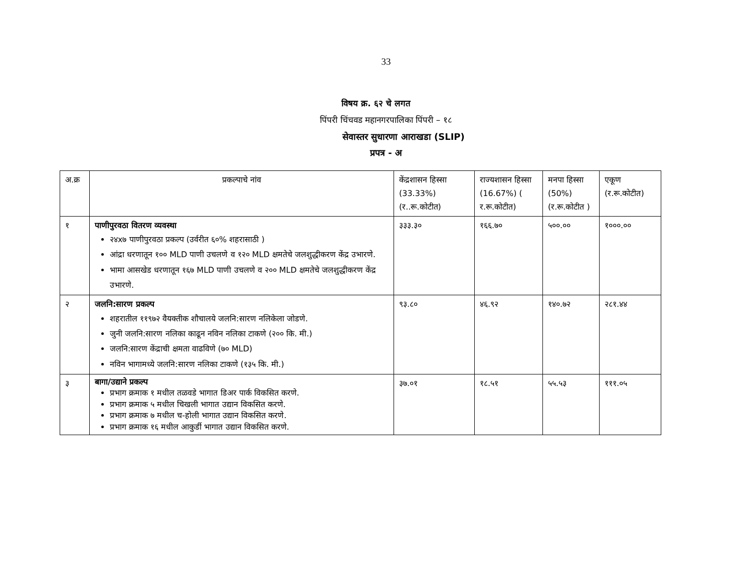33
विषय क्र. ६२ चे लगत
पिंपरी चिंचवड महानगरपालिका पिंपरी – १८
सेवास्तर सुधारणा आराखडा (SLIP)
प्रपत्र - अ
| अ.क्र | प्रकल्पाचे नांव | केंद्रशासन हिस्सा (33.33%) (र..रू.कोटीत) | राज्यशासन हिस्सा (16.67%) ( र.रू.कोटीत) | मनपा हिस्सा (50%) (र.रू.कोटीत ) | एकूण (र.रू.कोटीत) |
| १ | पाणीपुरवठा वितरण व्यवस्था २४x७ पाणीपुरवठा प्रकल्प (उर्वरीत ६०% शहरासाठी ) आंद्रा धरणातून १०० MLD पाणी उचलणे व १२० MLD क्षमतेचे जलशुद्धीकरण केंद्र उभारणे. भामा आसखेड धरणातून १६७ MLD पाणी उचलणे व २०० MLD क्षमतेचे जलशुद्धीकरण केंद्र उभारणे. | ३३३.३० | १६६.७० | ५००.०० | १०००.०० |
| २ | जलनि:सारण प्रकल्प शहरातील ११९७२ वैयक्तीक शौचालये जलनि:सारण नलिकेला जोडणे. जुनी जलनि:सारण नलिका काढून नविन नलिका टाकणे (२०० कि. मी.) जलनि:सारण केंद्राची क्षमता वाढविणे (७० MLD) नविन भागामध्ये जलनि:सारण नलिका टाकणे (१३५ कि. मी.) | ९३.८० | ४६.९२ | १४०.७२ | २८१.४४ |
| ३ | बागा/उद्याने प्रकल्प प्रभाग क्रमाक १ मधील तळवडे भागात डिअर पार्क विकसित करणे. प्रभाग क्रमाक ५ मधील चिखली भागात उद्यान विकसित करणे. प्रभाग क्रमाक ७ मधील च-होली भागात उद्यान विकसित करणे. प्रभाग क्रमाक १६ मधील आकुर्डी भागात उद्यान विकसित करणे. | ३७.०१ | १८.५१ | ५५.५३ | १११.०५ |